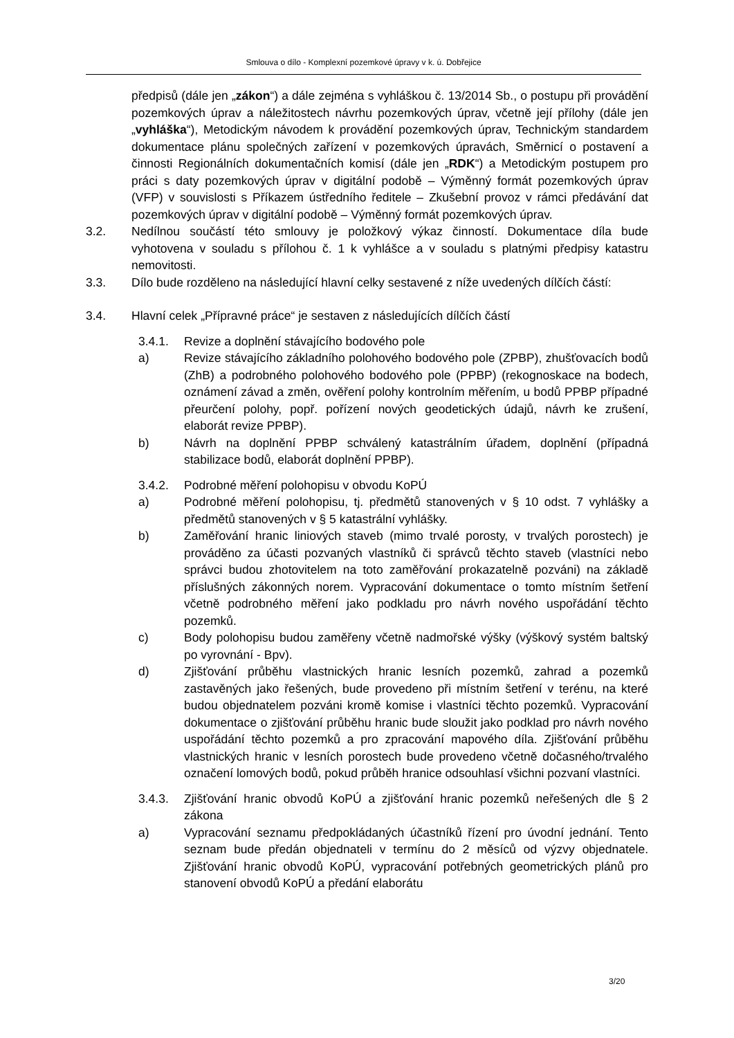Smlouva o dílo - Komplexní pozemkové úpravy v k. ú. Dobřejice
předpisů (dále jen „zákon“) a dále zejména s vyhláškou č. 13/2014 Sb., o postupu při provádění pozemkových úprav a náležitostech návrhu pozemkových úprav, včetně její přílohy (dále jen „vyhláška“), Metodickým návodem k provádění pozemkových úprav, Technickým standardem dokumentace plánu společných zařízení v pozemkových úpravách, Směrnicí o postavení a činnosti Regionálních dokumentačních komisí (dále jen „RDK“) a Metodickým postupem pro práci s daty pozemkových úprav v digitální podobě – Výměnný formát pozemkových úprav (VFP) v souvislosti s Příkazem ústředního ředitele – Zkušební provoz v rámci předávání dat pozemkových úprav v digitální podobě – Výměnný formát pozemkových úprav.
3.2. Nedílnou součástí této smlouvy je položkový výkaz činností. Dokumentace díla bude vyhotovena v souladu s přílohou č. 1 k vyhlášce a v souladu s platnými předpisy katastru nemovitosti.
3.3. Dílo bude rozděleno na následující hlavní celky sestavené z níže uvedených dílčích částí:
3.4. Hlavní celek „Přípravné práce“ je sestaven z následujících dílčích částí
3.4.1. Revize a doplnění stávajícího bodového pole
a) Revize stávajícího základního polohového bodového pole (ZPBP), zhušťovacích bodů (ZhB) a podrobného polohového bodového pole (PPBP) (rekognoskace na bodech, oznámení závad a změn, ověření polohy kontrolním měřením, u bodů PPBP případné přeurčení polohy, popř. pořízení nových geodetických údajů, návrh ke zrušení, elaborát revize PPBP).
b) Návrh na doplnění PPBP schválený katastrálním úřadem, doplnění (případná stabilizace bodů, elaborát doplnění PPBP).
3.4.2. Podrobné měření polohopisu v obvodu KoPÚ
a) Podrobné měření polohopisu, tj. předmětů stanovených v § 10 odst. 7 vyhlášky a předmětů stanovených v § 5 katastrální vyhlášky.
b) Zaměřování hranic liniových staveb (mimo trvalé porosty, v trvalých porostech) je prováděno za účasti pozvaných vlastníků či správců těchto staveb (vlastníci nebo správci budou zhotovitelem na toto zaměřování prokazatelně pozváni) na základě příslušných zákonných norem. Vypracování dokumentace o tomto místním šetření včetně podrobného měření jako podkladu pro návrh nového uspořádání těchto pozemků.
c) Body polohopisu budou zaměřeny včetně nadmořské výšky (výškový systém baltský po vyrovnání - Bpv).
d) Zjišťování průběhu vlastnických hranic lesních pozemků, zahrad a pozemků zastavěných jako řešených, bude provedeno při místním šetření v terénu, na které budou objednatelem pozváni kromě komise i vlastníci těchto pozemků. Vypracování dokumentace o zjišťování průběhu hranic bude sloužit jako podklad pro návrh nového uspořádání těchto pozemků a pro zpracování mapového díla. Zjišťování průběhu vlastnických hranic v lesních porostech bude provedeno včetně dočasného/trvalého označení lomových bodů, pokud průběh hranice odsouhlasí všichni pozvaní vlastníci.
3.4.3. Zjišťování hranic obvodů KoPÚ a zjišťování hranic pozemků neřešených dle § 2 zákona
a) Vypracování seznamu předpokládaných účastníků řízení pro úvodní jednání. Tento seznam bude předán objednateli v termínu do 2 měsíců od výzvy objednatele. Zjišťování hranic obvodů KoPÚ, vypracování potřebných geometrických plánů pro stanovení obvodů KoPÚ a předání elaborátu
3/20